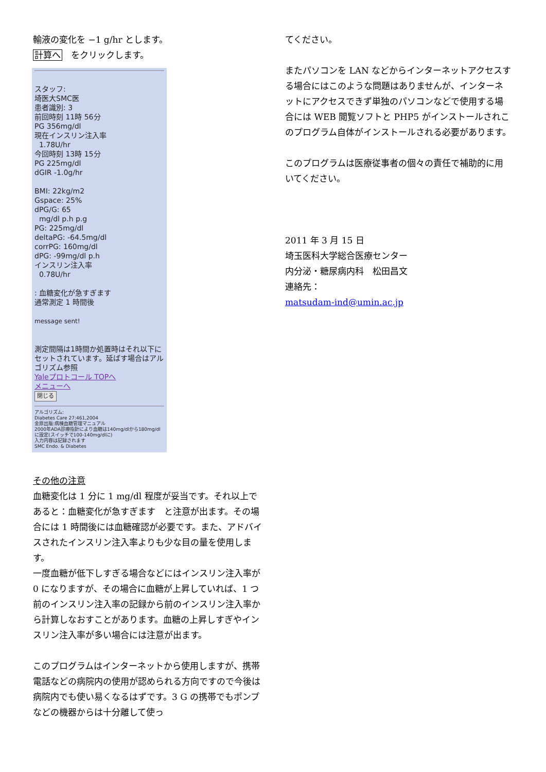輸液の変化を −1 g/hr とします。
計算へ　をクリックします。
スタッフ:
埼医大SMC医
患者識別: 3
前回時刻 11時 56分
PG 356mg/dl
現在インスリン注入率
1.78U/hr
今回時刻 13時 15分
PG 225mg/dl
dGIR -1.0g/hr
BMI: 22kg/m2
Gspace: 25%
dPG/G: 65
mg/dl p.h p.g
PG: 225mg/dl
deltaPG: -64.5mg/dl
corrPG: 160mg/dl
dPG: -99mg/dl p.h
インスリン注入率
0.78U/hr
: 血糖変化が急すぎます
通常測定 1 時間後
message sent!
測定間隔は1時間か処置時はそれ以下にセットされています。延ばす場合はアルゴリズム参照
Yaleプロトコール TOPへ
メニューへ
閉じる
アルゴリズム:
Diabetes Care 27:461,2004
金原出版:病棟血糖管理マニュアル
2000年ADA診療指針により血糖は140mg/dlから180mg/dlに設定(スイッチで100-140mg/dlに)
入力内容は記録されます
SMC Endo. & Diabetes
その他の注意
血糖変化は 1 分に 1 mg/dl 程度が妥当です。それ以上であると：血糖変化が急すぎます　と注意が出ます。その場合には 1 時間後には血糖確認が必要です。また、アドバイスされたインスリン注入率よりも少な目の量を使用します。
一度血糖が低下しすぎる場合などにはインスリン注入率が 0 になりますが、その場合に血糖が上昇していれば、1 つ前のインスリン注入率の記録から前のインスリン注入率から計算しなおすことがあります。血糖の上昇しすぎやインスリン注入率が多い場合には注意が出ます。
このプログラムはインターネットから使用しますが、携帯電話などの病院内の使用が認められる方向ですので今後は病院内でも使い易くなるはずです。3 G の携帯でもポンプなどの機器からは十分離して使っ
てください。
またパソコンを LAN などからインターネットアクセスする場合にはこのような問題はありませんが、インターネットにアクセスできず単独のパソコンなどで使用する場合には WEB 閲覧ソフトと PHP5 がインストールされこのプログラム自体がインストールされる必要があります。
このプログラムは医療従事者の個々の責任で補助的に用いてください。
2011 年 3 月 15 日
埼玉医科大学総合医療センター
内分泌・糖尿病内科　松田昌文
連絡先：
matsudam-ind@umin.ac.jp